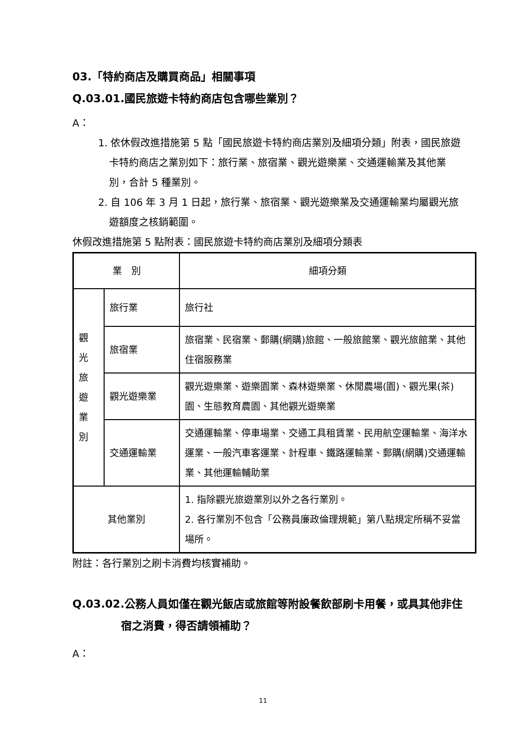03.「特約商店及購買商品」相關事項
Q.03.01.國民旅遊卡特約商店包含哪些業別？
A：
1. 依休假改進措施第 5 點「國民旅遊卡特約商店業別及細項分類」附表，國民旅遊卡特約商店之業別如下：旅行業、旅宿業、觀光遊樂業、交通運輸業及其他業別，合計 5 種業別。
2. 自 106 年 3 月 1 日起，旅行業、旅宿業、觀光遊樂業及交通運輸業均屬觀光旅遊額度之核銷範圍。
休假改進措施第 5 點附表：國民旅遊卡特約商店業別及細項分類表
| 業 別 | | 細項分類 |
| --- | --- | --- |
| 觀 光 旅 遊 業 別 | 旅行業 | 旅行社 |
| | 旅宿業 | 旅宿業、民宿業、郵購(網購)旅館、一般旅館業、觀光旅館業、其他住宿服務業 |
| | 觀光遊樂業 | 觀光遊樂業、遊樂園業、森林遊樂業、休閒農場(園)、觀光果(茶)園、生態教育農園、其他觀光遊樂業 |
| | 交通運輸業 | 交通運輸業、停車場業、交通工具租賃業、民用航空運輸業、海洋水運業、一般汽車客運業、計程車、鐵路運輸業、郵購(網購)交通運輸業、其他運輸輔助業 |
| 其他業別 | | 1. 指除觀光旅遊業別以外之各行業別。 2. 各行業別不包含「公務員廉政倫理規範」第八點規定所稱不妥當場所。 |
附註：各行業別之刷卡消費均核實補助。
Q.03.02.公務人員如僅在觀光飯店或旅館等附設餐飲部刷卡用餐，或具其他非住宿之消費，得否請領補助？
A：
11